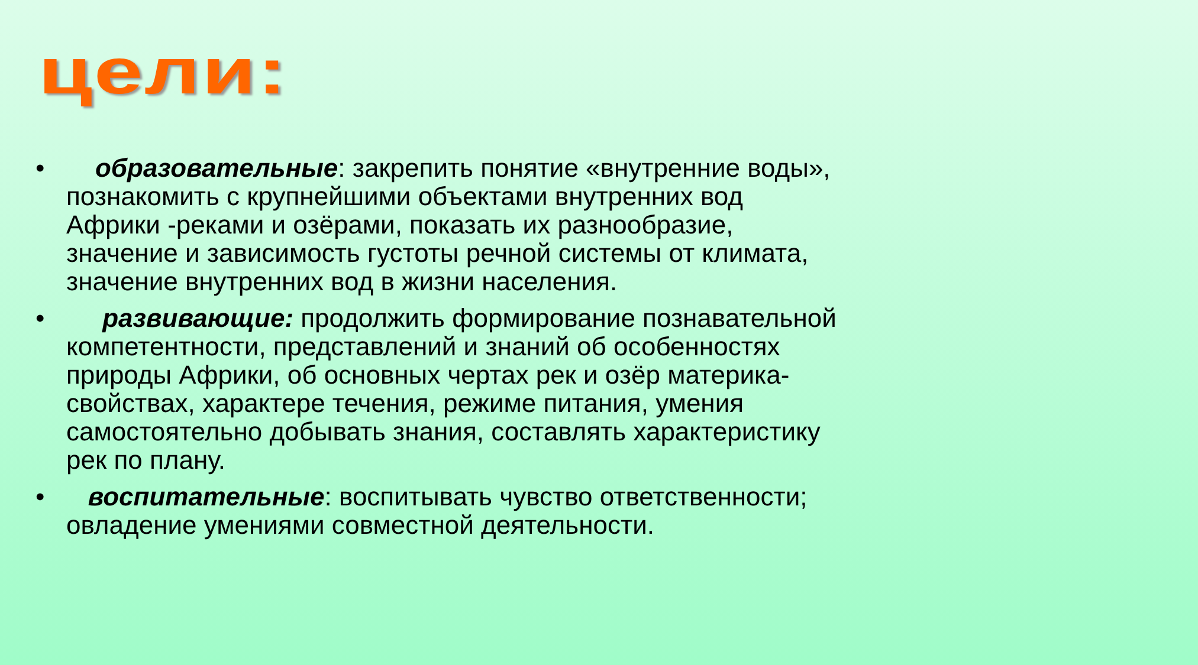цели:
• образовательные: закрепить понятие «внутренние воды»,
познакомить с крупнейшими объектами внутренних вод Африки -реками и озёрами, показать их разнообразие, значение и зависимость густоты речной системы от климата, значение внутренних вод в жизни населения.
• развивающие: продолжить формирование познавательной компетентности, представлений и знаний об особенностях природы Африки, об основных чертах рек и озёр материка- свойствах, характере течения, режиме питания, умения самостоятельно добывать знания, составлять характеристику рек по плану.
• воспитательные: воспитывать чувство ответственности; овладение умениями совместной деятельности.